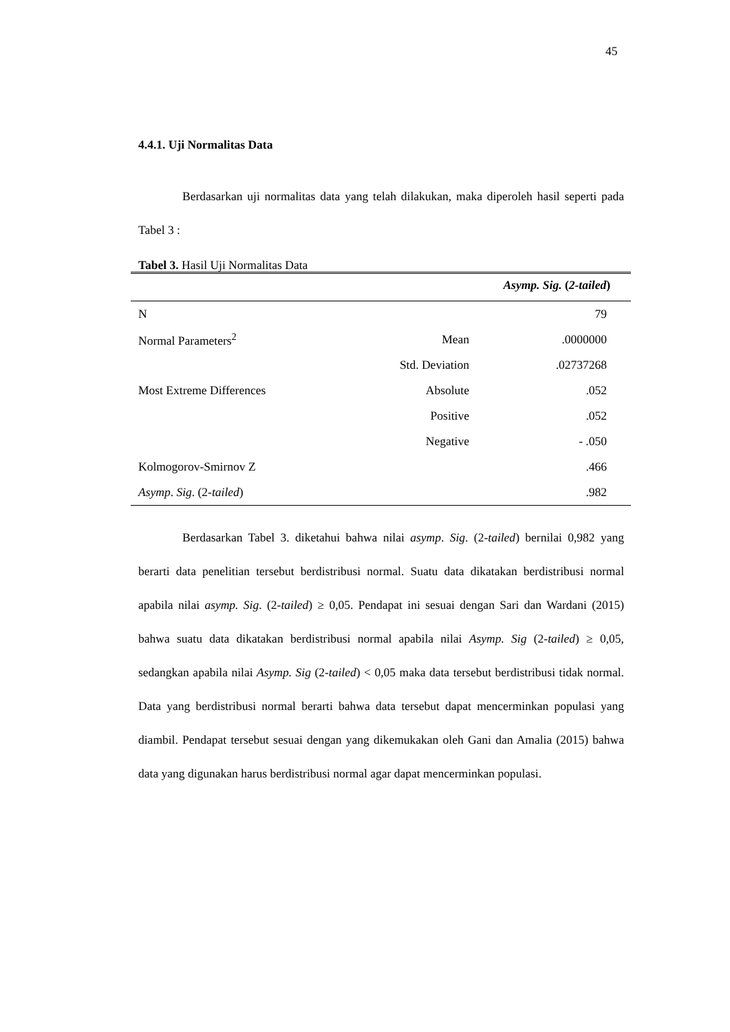45
4.4.1. Uji Normalitas Data
Berdasarkan uji normalitas data yang telah dilakukan, maka diperoleh hasil seperti pada Tabel 3 :
Tabel 3. Hasil Uji Normalitas Data
| Asymp. Sig. ( 2- tailed ) | | |
| --- | --- | --- |
| N | | 79 |
| Normal Parameters<sup>2</sup> | Mean | .0000000 |
| | Std. Deviation | .02737268 |
| Most Extreme Differences | Absolute | .052 |
| | Positive | .052 |
| | Negative | - .050 |
| Kolmogorov-Smirnov Z | | .466 |
| Asymp . Sig . (2- tailed ) | | .982 |
Berdasarkan Tabel 3. diketahui bahwa nilai asymp. Sig. (2-tailed) bernilai 0,982 yang berarti data penelitian tersebut berdistribusi normal. Suatu data dikatakan berdistribusi normal apabila nilai asymp. Sig. (2-tailed) ≥ 0,05. Pendapat ini sesuai dengan Sari dan Wardani (2015) bahwa suatu data dikatakan berdistribusi normal apabila nilai Asymp. Sig (2-tailed) ≥ 0,05, sedangkan apabila nilai Asymp. Sig (2-tailed) < 0,05 maka data tersebut berdistribusi tidak normal. Data yang berdistribusi normal berarti bahwa data tersebut dapat mencerminkan populasi yang diambil. Pendapat tersebut sesuai dengan yang dikemukakan oleh Gani dan Amalia (2015) bahwa data yang digunakan harus berdistribusi normal agar dapat mencerminkan populasi.